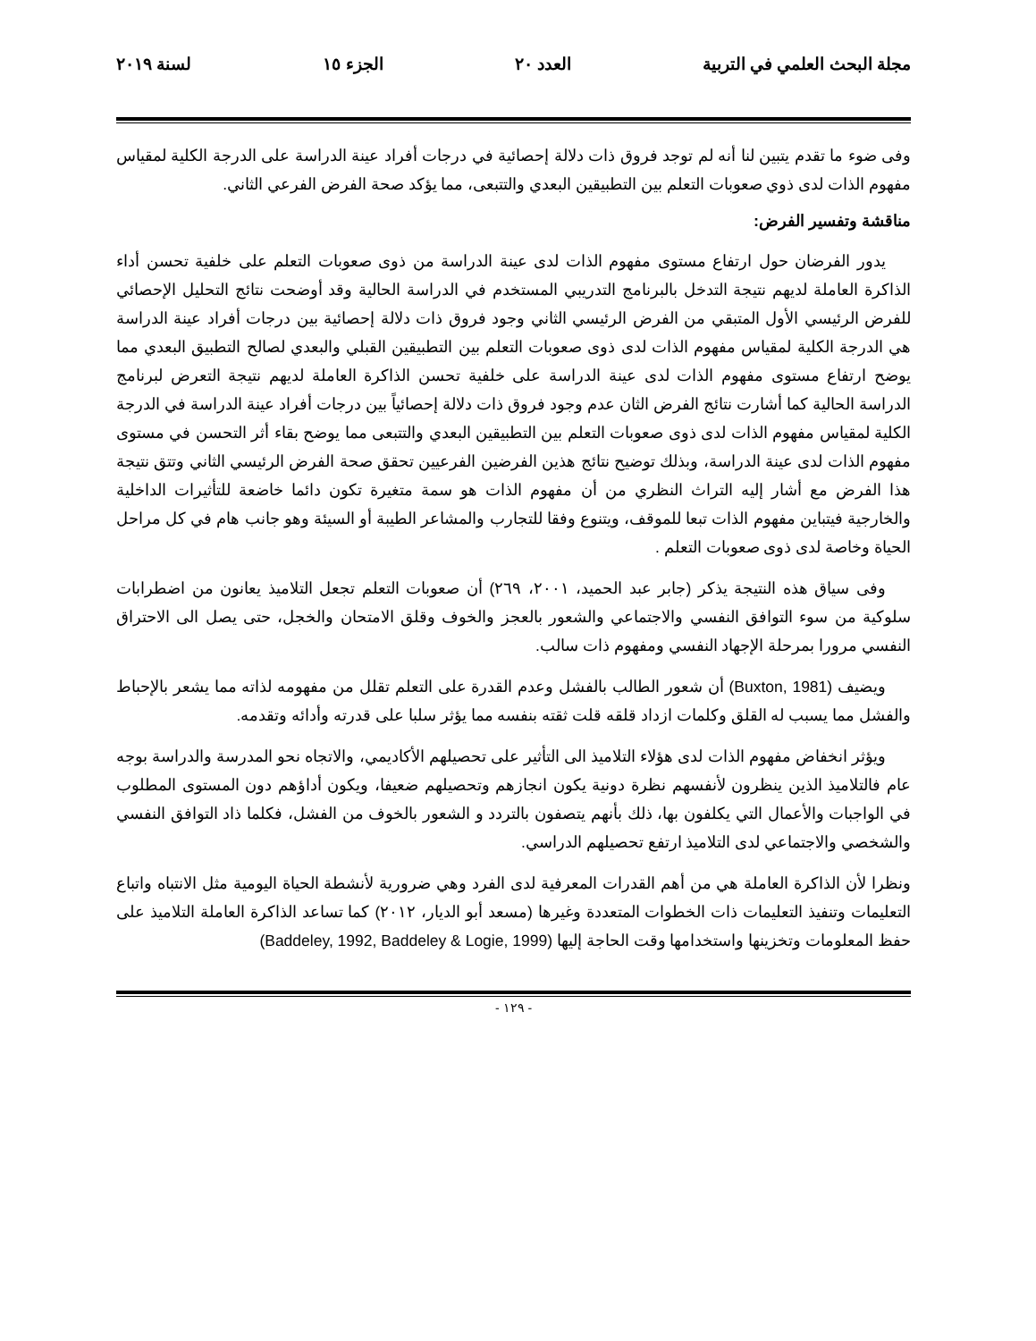مجلة البحث العلمي في التربية العدد ٢٠ الجزء ١٥ لسنة ٢٠١٩
وفى ضوء ما تقدم يتبين لنا أنه لم توجد فروق ذات دلالة إحصائية في درجات أفراد عينة الدراسة على الدرجة الكلية لمقياس مفهوم الذات لدى ذوي صعوبات التعلم بين التطبيقين البعدي والتتبعى، مما يؤكد صحة الفرض الفرعي الثاني.
مناقشة وتفسير الفرض:
يدور الفرضان حول ارتفاع مستوى مفهوم الذات لدى عينة الدراسة من ذوى صعوبات التعلم على خلفية تحسن أداء الذاكرة العاملة لديهم نتيجة التدخل بالبرنامج التدريبي المستخدم في الدراسة الحالية وقد أوضحت نتائج التحليل الإحصائي للفرض الرئيسي الأول المتبقي من الفرض الرئيسي الثاني وجود فروق ذات دلالة إحصائية بين درجات أفراد عينة الدراسة هي الدرجة الكلية لمقياس مفهوم الذات لدى ذوى صعوبات التعلم بين التطبيقين القبلي والبعدي لصالح التطبيق البعدي مما يوضح ارتفاع مستوى مفهوم الذات لدى عينة الدراسة على خلفية تحسن الذاكرة العاملة لديهم نتيجة التعرض لبرنامج الدراسة الحالية كما أشارت نتائج الفرض الثان عدم وجود فروق ذات دلالة إحصائياً بين درجات أفراد عينة الدراسة في الدرجة الكلية لمقياس مفهوم الذات لدى ذوى صعوبات التعلم بين التطبيقين البعدي والتتبعى مما يوضح بقاء أثر التحسن في مستوى مفهوم الذات لدى عينة الدراسة، وبذلك توضيح نتائج هذين الفرضين الفرعيين تحقق صحة الفرض الرئيسي الثاني وتتق نتيجة هذا الفرض مع أشار إليه التراث النظري من أن مفهوم الذات هو سمة متغيرة تكون دائما خاضعة للتأثيرات الداخلية والخارجية فيتباين مفهوم الذات تبعا للموقف، ويتنوع وفقا للتجارب والمشاعر الطيبة أو السيئة وهو جانب هام في كل مراحل الحياة وخاصة لدى ذوى صعوبات التعلم .
وفى سياق هذه النتيجة يذكر (جابر عبد الحميد، ٢٠٠١، ٢٦٩) أن صعوبات التعلم تجعل التلاميذ يعانون من اضطرابات سلوكية من سوء التوافق النفسي والاجتماعي والشعور بالعجز والخوف وقلق الامتحان والخجل، حتى يصل الى الاحتراق النفسي مرورا بمرحلة الإجهاد النفسي ومفهوم ذات سالب.
ويضيف (Buxton, 1981) أن شعور الطالب بالفشل وعدم القدرة على التعلم تقلل من مفهومه لذاته مما يشعر بالإحباط والفشل مما يسبب له القلق وكلمات ازداد قلقه قلت ثقته بنفسه مما يؤثر سلبا على قدرته وأدائه وتقدمه.
ويؤثر انخفاض مفهوم الذات لدى هؤلاء التلاميذ الى التأثير على تحصيلهم الأكاديمي، والاتجاه نحو المدرسة والدراسة بوجه عام فالتلاميذ الذين ينظرون لأنفسهم نظرة دونية يكون انجازهم وتحصيلهم ضعيفا، ويكون أداؤهم دون المستوى المطلوب في الواجبات والأعمال التي يكلفون بها، ذلك بأنهم يتصفون بالتردد و الشعور بالخوف من الفشل، فكلما ذاد التوافق النفسي والشخصي والاجتماعي لدى التلاميذ ارتفع تحصيلهم الدراسي.
ونظرا لأن الذاكرة العاملة هي من أهم القدرات المعرفية لدى الفرد وهي ضرورية لأنشطة الحياة اليومية مثل الانتباه واتباع التعليمات وتنفيذ التعليمات ذات الخطوات المتعددة وغيرها (مسعد أبو الديار، ٢٠١٢) كما تساعد الذاكرة العاملة التلاميذ على حفظ المعلومات وتخزينها واستخدامها وقت الحاجة إليها (Baddeley, 1992, Baddeley & Logie, 1999)
- ١٢٩ -